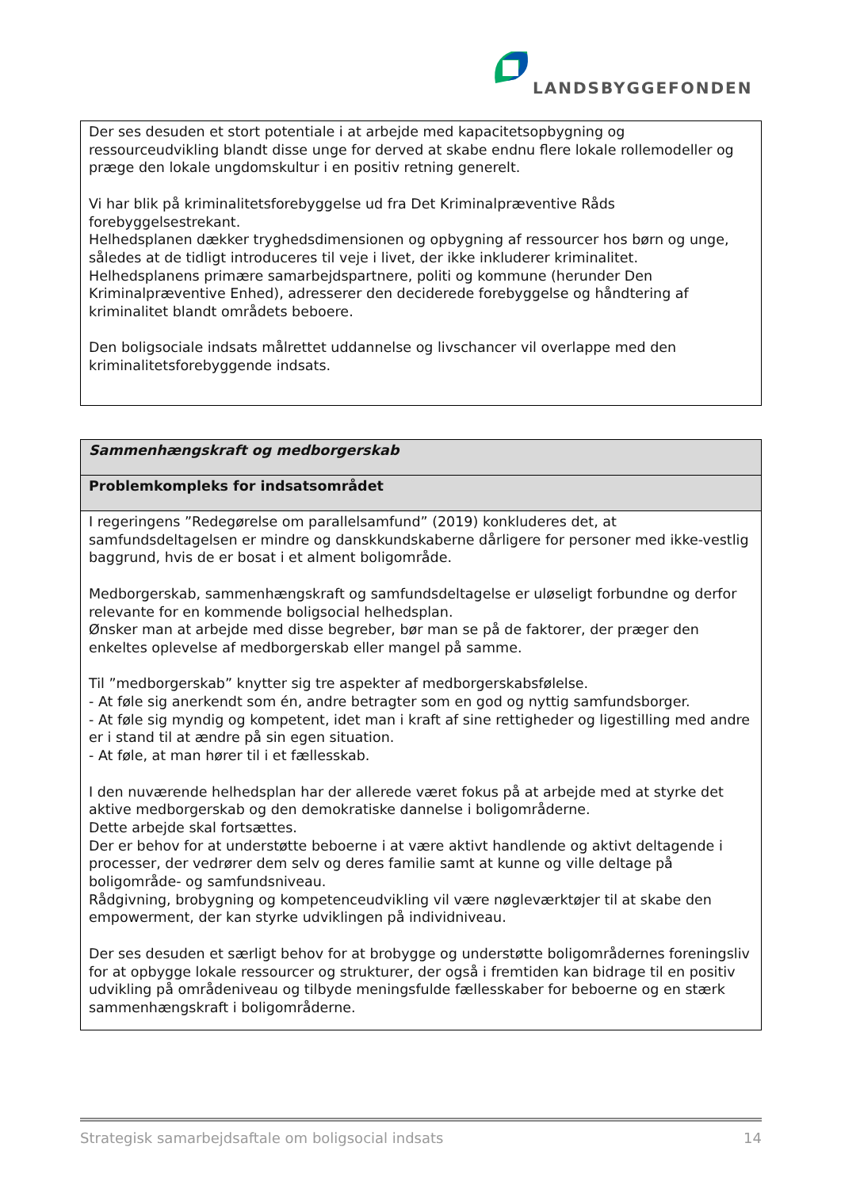LANDSBYGGEFONDEN
| Der ses desuden et stort potentiale i at arbejde med kapacitetsopbygning og ressourceudvikling blandt disse unge for derved at skabe endnu flere lokale rollemodeller og præge den lokale ungdomskultur i en positiv retning generelt. Vi har blik på kriminalitetsforebyggelse ud fra Det Kriminalpræventive Råds forebyggelsestrekant. Helhedsplanen dækker tryghedsdimensionen og opbygning af ressourcer hos børn og unge, således at de tidligt introduceres til veje i livet, der ikke inkluderer kriminalitet. Helhedsplanens primære samarbejdspartnere, politi og kommune (herunder Den Kriminalpræventive Enhed), adresserer den deciderede forebyggelse og håndtering af kriminalitet blandt områdets beboere. Den boligsociale indsats målrettet uddannelse og livschancer vil overlappe med den kriminalitetsforebyggende indsats. |
| Sammenhængskraft og medborgerskab |
| Problemkompleks for indsatsområdet |
| I regeringens ”Redegørelse om parallelsamfund” (2019) konkluderes det, at samfundsdeltagelsen er mindre og danskkundskaberne dårligere for personer med ikke-vestlig baggrund, hvis de er bosat i et alment boligområde. Medborgerskab, sammenhængskraft og samfundsdeltagelse er uløseligt forbundne og derfor relevante for en kommende boligsocial helhedsplan. Ønsker man at arbejde med disse begreber, bør man se på de faktorer, der præger den enkeltes oplevelse af medborgerskab eller mangel på samme. Til ”medborgerskab” knytter sig tre aspekter af medborgerskabsfølelse. - At føle sig anerkendt som én, andre betragter som en god og nyttig samfundsborger. - At føle sig myndig og kompetent, idet man i kraft af sine rettigheder og ligestilling med andre er i stand til at ændre på sin egen situation. - At føle, at man hører til i et fællesskab. I den nuværende helhedsplan har der allerede været fokus på at arbejde med at styrke det aktive medborgerskab og den demokratiske dannelse i boligområderne. Dette arbejde skal fortsættes. Der er behov for at understøtte beboerne i at være aktivt handlende og aktivt deltagende i processer, der vedrører dem selv og deres familie samt at kunne og ville deltage på boligområde- og samfundsniveau. Rådgivning, brobygning og kompetenceudvikling vil være nøgleværktøjer til at skabe den empowerment, der kan styrke udviklingen på individniveau. Der ses desuden et særligt behov for at brobygge og understøtte boligområdernes foreningsliv for at opbygge lokale ressourcer og strukturer, der også i fremtiden kan bidrage til en positiv udvikling på områdeniveau og tilbyde meningsfulde fællesskaber for beboerne og en stærk sammenhængskraft i boligområderne. |
Strategisk samarbejdsaftale om boligsocial indsats 14